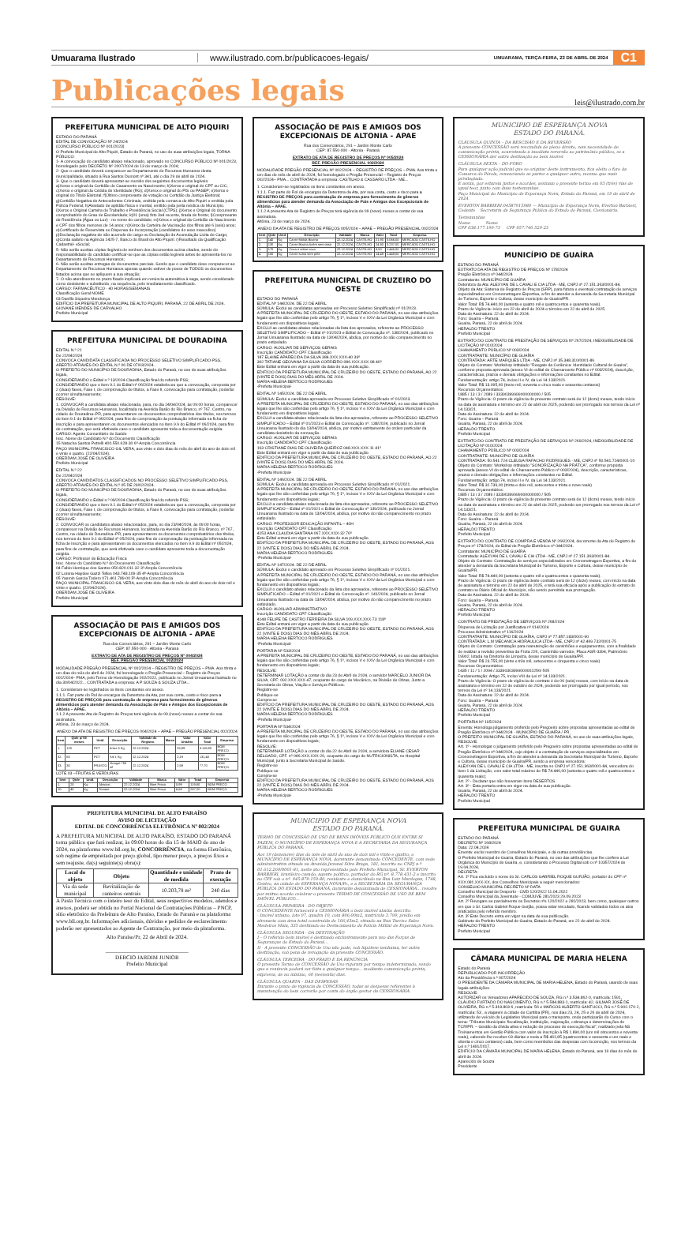Umuarama Ilustrado
www.ilustrado.com.br/publicacoes-legais/
UMUARAMA, TERÇA-FEIRA, 23 DE ABRIL DE 2024
C1
Publicações legais
leis@ilustrado.com.br
PREFEITURA MUNICIPAL DE ALTO PIQUIRI
ESTADO DO PARANÁ
EDITAL DE CONVOCAÇÃO Nº 24/2024
(CONCURSO PÚBLICO Nº 001/2023)
O Prefeito Municipal de Alto Piquiri, Estado do Paraná, no uso de suas atribuições legais, TORNA PÚBLICO:
1- A convocação do candidato abaixo relacionado, aprovado no CONCURSO PÚBLICO Nº 001/2023, homologado pelo DECRETO Nº 2007/2024 de 13 de março de 2024;
2- Que o candidato deverá comparecer ao Departamento de Recursos Humanos desta municipalidade, situado à Rua Santos Dumont nº 341, até o dia 29 de abril de 2024.
3- Que o candidato deverá apresentar-se munido dos seguintes documentos legíveis:
a)Xerox e original da Certidão de Casamento ou Nascimento; b)Xerox e original do CPF ou CIC; c)Xerox e original da Cédula de Identidade (RG); d)Xerox e original do PIS ou PASEP; e)Xerox e original do Título Eleitoral; f)Último comprovante de votação ou Certidão da Justiça Eleitoral; g)Certidão Negativa de Antecedentes Criminais, emitida pela comarca de Alto Piquiri e emitida pela Polícia Federal; h)Atestado de aptidão física e mental, emitido pela junta médica do Município. i)Xerox e Original Carteira de Trabalho e Previdência Social (CTPS); j)Xerox e Original do documento comprobatório do Grau de Escolaridade; k)01 (uma) foto 3x4 recente, tirada de frente; l)Comprovante de Residência (Água ou Luz) - no nome do candidato; m)Xérox e original da Certidão de Nascimento e CPF dos filhos menores de 14 anos; n)Xérox da Carteira de Vacinação dos filhos até 6 (seis) anos; o)Certificado de Reservista ou Dispensa de Incorporação (candidatos do sexo masculino) p)Declaração negativa de não acumulo de cargo ou Declaração de Acumulação Licita de Cargo; q)Conta salário na Agência 1425-7, Banco do Brasil de Alto Piquiri. r)Resultado da Qualificação Cadastral- eSocial;
5- Não serão aceitas cópias ilegíveis de nenhum dos documentos acima citados, sendo de responsabilidade do candidato certificar-se que as cópias estão legíveis antes de apresenta-los no Departamento de Recursos Humanos;
6- Não serão aceitas entregas de documentos parciais. Sendo que o candidato deve comparecer ao Departamento de Recursos Humanos apenas quando estiver de posse de TODOS os documentos listados acima que se apliquem a sua situação;
7- O não atendimento no prazo fixado implicará em renúncia automática à vaga, sendo considerado como desistente e substituído, na sequência, pelo imediatamente classificado.
CARGO: FARMACÊUTICO - 40 HORAS/SEMANAIS
Classificação Geral NOME
03 Danillo Siqueira Mendonça
EDIFÍCIO DA PREFEITURA MUNICIPAL DE ALTO PIQUIRI, PARANÁ, 22 DE ABRIL DE 2024.
GIOVANE MENDES DE CARVALHO
Prefeito Municipal
PREFEITURA MUNICIPAL DE DOURADINA
EDITAL N.º 21
De 22/04/2024
CONVOCA CANDIDATA CLASSIFICADA NO PROCESSO SELETIVO SIMPLIFICADO-PSS, ABERTO ATRAVÉS DO EDITAL N.º 06 DE 07/03/2024.
O PREFEITO DO MUNICÍPIO DE DOURADINA, Estado do Paraná, no uso de suas atribuições legais,
CONSIDERANDO o Edital n.º 13/2024-Classificação final do referido PSS;
CONSIDERANDO que o item 9.1 do Edital nº 06/2024 estabeleceu que a convocação, composta por 2 (duas) fases, Fase I, de comprovação de títulos, a Fase II, convocação para contratação, poderão ocorrer simultaneamente;
RESOLVE:
1. CONVOCAR a candidata abaixo relacionada, para, no dia 24/04/2024, às 09:00 horas, comparecer na Divisão de Recursos Humanos, localizada na Avenida Barão do Rio Branco, nº 767, Centro, na cidade de Douradina–PR, para apresentarem os documentos comprobatórios dos títulos, nos termos do item 9.1 do Edital nº 06/2024, para fins de comprovação da pontuação informada na ficha de inscrição e para apresentarem os documentos elencados no item 9.9 do Edital nº 06/2024, para fins de contratação, que será efetivada caso o candidato apresente toda a documentação exigida.
CARGO: Agente Comunitário de Saúde
Insc. Nome do Candidato N.º do Documento Classificação
15 Natacha Santos Petrelli 400.550.628-30 6º-Ampla Concorrência
PAÇO MUNICIPAL FRANCISCO GIL VERA, aos vinte e dois dias do mês de abril do ano de dois mil e vinte e quatro. (22/04/2024).
OBERDAM JOSÉ DE OLIVEIRA
Prefeito Municipal
EDITAL N.º 22
De 22/04/2024
CONVOCA CANDIDATOS CLASSIFICADOS NO PROCESSO SELETIVO SIMPLIFICADO-PSS, ABERTO ATRAVÉS DO EDITAL N.º 05 DE 29/02/2024.
O PREFEITO DO MUNICÍPIO DE DOURADINA, Estado do Paraná, no uso de suas atribuições legais,
CONSIDERANDO o Edital n.º 09/2024-Classificação final do referido PSS;
CONSIDERANDO que o item 9.1 do Edital nº 05/2024 estabeleceu que a convocação, composta por 2 (duas) fases, Fase I, de comprovação de títulos, a Fase II, convocação para contratação, poderão ocorrer simultaneamente;
RESOLVE:
2. CONVOCAR os candidatos abaixo relacionados, para, no dia 23/04/2024, às 09:00 horas, comparecer na Divisão de Recursos Humanos, localizada na Avenida Barão do Rio Branco, nº 767, Centro, na cidade de Douradina–PR, para apresentarem os documentos comprobatórios dos títulos, nos termos do item 9.1 do Edital nº 05/2024, para fins de comprovação da pontuação informada na ficha de inscrição e para apresentarem os documentos elencados no item 9.9 do Edital nº 05/2024, para fins de contratação, que será efetivada caso o candidato apresente toda a documentação exigida.
CARGO: Professor de Educação Física
Insc. Nome do Candidato N.º do Documento Classificação
04 Fabio Henrique dos Santos 050.820.011-32 3º-Ampla Concorrência
02 Lorena Haydee Gazzi Telles 043.748.109-35 4º-Ampla Concorrência
05 Yasmin Garcia Todero 071.461.789-00 5º-Ampla Concorrência
PAÇO MUNICIPAL FRANCISCO GIL VERA, aos vinte dois dias do mês de abril do ano de dois mil e vinte e quatro. (22/04/2024).
OBERDAM JOSÉ DE OLIVEIRA
Prefeito Municipal
ASSOCIAÇÃO DE PAIS E AMIGOS DOS EXCEPCIONAIS DE ALTONIA - APAE
Rua dos Comerciários, 291 – Jardim Monte Carlo
CEP: 87.550-000 - Altonia - Paraná
EXTRATO DE ATA DE REGISTRO DE PREÇOS Nº 004/2024
REF. PREGÃO PRESENCIAL 002/2024
MODALIDADE PREGÃO PRESENCIAL Nº 002/2024 – REGISTRO DE PREÇOS – PMA. Aos trinta e um dias do mês de abril de 2024, foi homologado o Pregão Presencial – Registro de Preços 002/2024– PMA, pelo Termo de Homologação 002/2022, publicado no Jornal Umuarama Ilustrado no dia 30/04/2022... CONTRATADA a empresa: A P SOUZA & SOUZA LTDA...
1. Consideram-se registrados os itens constantes em anexo.
1.1.1. Faz parte do Rol de encargos da Detentora da Ata, por sua conta, custo e risco para a REGISTRO DE PREÇOS para contratação de empresa para fornecimento de gêneros alimentícios para atender demanda da Associação de Pais e Amigos dos Excepcionais de Altônia – APAE.
1.1.2 A presente Ata de Registro de Preços terá vigência de 09 (nove) meses a contar de sua assinatura.
Altônia, 23 de março de 2024.
ANEXO DA ATA DE REGISTRO DE PREÇOS 004/2024 – APAE – PREGÃO PRESENCIAL 002/2024
| Item | Qtde p/ 09 meses | Unid. | Descrição | Validade do Registro | Marca | Valor Unitário | Valor Total | Empresa |
| --- | --- | --- | --- | --- | --- | --- | --- | --- |
| 1. | 120 | PCT | Arroz 5 Kg | 22.12.2024 | | 25,99 | 3.118,80 | BOM PREÇO |
| 32. | 60 | PCT | Sal 1 Kg | 22.12.2024 | | 2,19 | 131,40 | BOM PREÇO |
| 33. | 30 | FRASCO | Vinagre 750 ml | 22.12.2024 | | 2,59 | 77,70 | BOM PREÇO |
LOTE 03 –FRUTAS E VERDURAS
| Item | Qtde | Unid. | Descrição | Validade | Marca | Valor | Total | Empresa |
| --- | --- | --- | --- | --- | --- | --- | --- | --- |
| 1. | 20 | Kg | Abacaxi | 22.12.2024 | Bom Preço | 5,99 | 119,80 | BOM PREÇO |
| 10. | 40 | Kg | Tomate | 22.12.2024 | Bom Preço | 6,68 | 267,20 | BOM PREÇO |
PREFEITURA MUNICIPAL DE ALTO PARAÍSO
AVISO DE LICITAÇÃO
EDITAL DE CONCORRÊNCIA ELETRÔNICA Nº 002/2024
A PREFEITURA MUNICIPAL DE ALTO PARAÍSO, ESTADO DO PARANÁ torna público que fará realizar, às 09:00 horas do dia 15 de MAIO do ano de 2024, na plataforma www.bll.org.br, CONCORRÊNCIA, na forma Eletrônica, sob regime de empreitada por preço global, tipo menor preço, a preços fixos e sem reajuste, da(s) seguinte(s) obra(s):
| Local do objeto | Objeto | Quantidade e unidade de medida | Prazo de execução |
| --- | --- | --- | --- |
| Via da sede municipal | Revitalização de canteiros centrais | 10.203,78 m² | 240 dias |
A Pasta Técnica com o inteiro teor do Edital, seus respectivos modelos, adendos e anexos, poderá ser obtida no Portal Nacional de Contratações Públicas – PNCP, sítio eletrônico da Prefeitura de Alto Paraíso, Estado do Paraná e na plataforma www.bll.org.br. Informações adicionais, dúvidas e pedidos de esclarecimento poderão ser apresentados ao Agente de Contratação, por meio da plataforma.
Alto Paraíso/Pr, 22 de Abril de 2024.
______________________________
DERCIO JARDIM JUNIOR
Prefeito Municipal
ASSOCIAÇÃO DE PAIS E AMIGOS DOS EXCEPCIONAIS DE ALTONIA - APAE
Rua dos Comerciários, 291 – Jardim Monte Carlo
CEP: 87.550-000 - Altonia - Paraná
EXTRATO DE ATA DE REGISTRO DE PREÇOS Nº 005/2024
REF. PREGÃO PRESENCIAL 002/2024
MODALIDADE PREGÃO PRESENCIAL Nº 002/2024 – REGISTRO DE PREÇOS – PMA. Aos trinta e um dias do mês de abril de 2024, foi homologado o Pregão Presencial – Registro de Preços 002/2024– PMA... CONTRATADA a empresa: CASTILHO & CASSARO LTDA - ME...
1. Consideram-se registrados os itens constantes em anexo.
1.1.1. Faz parte do Rol de encargos da Detentora da Ata, por sua conta, custo e risco para a REGISTRO DE PREÇOS para contratação de empresa para fornecimento de gêneros alimentícios para atender demanda da Associação de Pais e Amigos dos Excepcionais de Altônia – APAE.
1.1.2 A presente Ata de Registro de Preços terá vigência de 09 (nove) meses a contar de sua assinatura.
Altônia, 23 de março de 2024.
ANEXO DA ATA DE REGISTRO DE PREÇOS 005/2024 – APAE – PREGÃO PRESENCIAL 002/2024
| Item | Qtde | Unid. | Descrição | Validade | Marca | Valor | Total | Empresa |
| --- | --- | --- | --- | --- | --- | --- | --- | --- |
| 1. | 140 | Kg | Carne Moída Bovina | 22.12.2024 | CASTILHO | 21,90 | 3.066,00 | MERCADO CASTILHO |
| 2. | 130 | Kg | Carne Bovina Acém sem osso | 22.12.2024 | CASTILHO | 24,90 | 3.237,00 | MERCADO CASTILHO |
| 3. | 170 | Kg | Coxa e sobre coxa | 22.12.2024 | CASTILHO | 8,50 | 1.445,00 | MERCADO CASTILHO |
| 4. | 100 | Kg | Carne suína sem pele | 22.12.2024 | CASTILHO | 14,48 | 1.448,00 | MERCADO CASTILHO |
PREFEITURA MUNICIPAL DE CRUZEIRO DO OESTE
ESTADO DO PARANÁ
EDITAL Nº 144/2024. DE 22 DE ABRIL
SÚMULA: Exclui as candidatas aprovadas em Processo Seletivo Simplificado nº 01/2023.
A PREFEITA MUNICIPAL DE CRUZEIRO DO OESTE, ESTADO DO PARANÁ, no uso das atribuições legais que lhe são conferidas pelo artigo 76, § 1º, incisos V e XXV da Lei Orgânica Municipal e com fundamento em dispositivos legais;
EXCLUI as candidatas abaixo relacionadas da lista dos aprovados, referente ao PROCESSO SELETIVO SIMPLIFICADO – Edital nº 01/2023 e Edital de Convocação nº. 138/2024, publicado no Jornal Umuarama Ilustrado na data de 13/04/2024, abdica, por motivo do não comparecimento no prazo estipulado.
CARGO: AUXILIAR DE SERVIÇOS GERAIS
Inscrição CANDIDATO CPF Classificação
187 ELAINE APARECIDA DA SILVA 384.XXX.XXX-40 39º
362 TATIANE GEOVANA DA SILVA CORDEIRO 086.XXX.XXX-98 40º
Este Edital entrará em vigor a partir da data de sua publicação.
EDIFÍCIO DA PREFEITURA MUNICIPAL DE CRUZEIRO DO OESTE, ESTADO DO PARANÁ, AO 22 (VINTE E DOIS) DIAS DO MÊS ABRIL DE 2024.
MARIA HELENA BERTOCO RODRIGUES
-Prefeita Municipal-
EDITAL Nº 145/2024. DE 22 DE ABRIL
SÚMULA: Exclui a candidata aprovada em Processo Seletivo Simplificado nº 01/2023.
A PREFEITA MUNICIPAL DE CRUZEIRO DO OESTE, ESTADO DO PARANÁ, no uso das atribuições legais que lhe são conferidas pelo artigo 76, § 1º, incisos V e XXV da Lei Orgânica Municipal e com fundamento em dispositivos legais;
EXCLUI a candidata abaixo relacionada da lista dos aprovados, referente ao PROCESSO SELETIVO SIMPLIFICADO – Edital nº 01/2023 e Edital de Convocação nº. 138/2024, publicado no Jornal Umuarama Ilustrado do dia 13/04/2024, abdica, por motivo estritamente de ordem particular da candidata desistindo da nomeação.
CARGO: AUXILIAR DE SERVIÇOS GERAIS
Inscrição CANDIDATO CPF Classificação
163 CRISTIANE DIAS DE OLIVEIRA QUEIROZ 048.XXX.XXX-11 41º
Este Edital entrará em vigor a partir da data de sua publicação.
EDIFÍCIO DA PREFEITURA MUNICIPAL DE CRUZEIRO DO OESTE, ESTADO DO PARANÁ, AO 22 (VINTE E DOIS) DIAS DO MÊS ABRIL DE 2024.
MARIA HELENA BERTOCO RODRIGUES
-Prefeita Municipal-
EDITAL Nº 146/2024. DE 22 DE ABRIL
SÚMULA: Exclui a candidata aprovada em Processo Seletivo Simplificado nº 01/2021.
A PREFEITA MUNICIPAL DE CRUZEIRO DO OESTE, ESTADO DO PARANÁ, no uso das atribuições legais que lhe são conferidas pelo artigo 76, § 1º, incisos V e XXV da Lei Orgânica Municipal e com fundamento em dispositivos legais;
EXCLUI a candidata abaixo relacionada da lista dos aprovados, referente ao PROCESSO SELETIVO SIMPLIFICADO – Edital nº 01/2021 e Edital de Convocação nº 139/2024, publicado no Jornal Umuarama Ilustrado na data de 13/04/2024, abdica, por motivo do não comparecimento no prazo estipulado.
CARGO: PROFESSOR EDUCAÇÃO INFANTIL – 40H
Inscrição CANDIDATO CPF Classificação
4153 ANA CLAUDIA SANTANA 067.XXX.XXX-32 76º
Este Edital entrará em vigor a partir da data de sua publicação.
EDIFÍCIO DA PREFEITURA MUNICIPAL DE CRUZEIRO DO OESTE, ESTADO DO PARANÁ, AOS 22 (VINTE E DOIS) DIAS DO MÊS ABRIL DE 2024.
MARIA HELENA BERTOCO RODRIGUES
-Prefeita Municipal-
EDITAL Nº 147/2024. DE 22 DE ABRIL
SÚMULA: Exclui o candidato aprovado em Processo Seletivo Simplificado nº 01/2021.
A PREFEITA MUNICIPAL DE CRUZEIRO DO OESTE, ESTADO DO PARANÁ, no uso das atribuições legais que lhe são conferidas pelo artigo 76, § 1º, incisos V e XXV da Lei Orgânica Municipal e com fundamento em dispositivos legais;
EXCLUI o candidato abaixo relacionado da lista dos aprovados, referente ao PROCESSO SELETIVO SIMPLIFICADO – Edital nº 01/2021 e Edital de Convocação nº. 141/2024, publicado no Jornal Umuarama Ilustrado na data de 13/04/2024, abdica, por motivo do não comparecimento no prazo estipulado.
CARGO: AUXILIAR ADMINISTRATIVO
Inscrição CANDIDATO CPF Classificação
4148 FELIPE DE CASTRO FERREIRA DA SILVA 109.XXX.XXX-73 118º
Este Edital entrará em vigor a partir da data de sua publicação.
EDIFÍCIO DA PREFEITURA MUNICIPAL DE CRUZEIRO DO OESTE, ESTADO DO PARANÁ, AOS 22 (VINTE E DOIS) DIAS DO MÊS ABRIL DE 2024.
MARIA HELENA BERTOCO RODRIGUES
-Prefeita Municipal-
PORTARIA Nº 533/2024
A PREFEITA MUNICIPAL DE CRUZEIRO DO OESTE, ESTADO DO PARANÁ, no uso das atribuições legais que lhe são conferidas pelo artigo 76, § 1º, incisos V e XXV da Lei Orgânica Municipal e com fundamento em dispositivos legais;
RESOLVE:
DETERMINAR LOTAÇÃO a contar do dia 23 de Abril de 2024, o servidor MARCELO JUNIOR DA SILVA, CPF: 092.XXX.XXX-47, ocupante do cargo de Mecânico, na Divisão de Obras, Junto a Secretaria de Obras, Viação e Serviços Públicos.
Registre-se
Publique-se
Cumpra-se
EDIFÍCIO DA PREFEITURA MUNICIPAL DE CRUZEIRO DO OESTE, ESTADO DO PARANÁ, AOS 22 (VINTE E DOIS) DIAS DO MÊS ABRIL DE 2024.
MARIA HELENA BERTOCO RODRIGUES
-Prefeita Municipal-
PORTARIA Nº 534/2024
A PREFEITA MUNICIPAL DE CRUZEIRO DO OESTE, ESTADO DO PARANÁ, no uso das atribuições legais que lhe são conferidas pelo artigo 76, § 1º, incisos V e XXV da Lei Orgânica Municipal e com fundamento em dispositivos legais;
RESOLVE:
DETERMINAR LOTAÇÃO a contar do dia 22 de Abril de 2024, a servidora ELIANE CESAR DELGADO, CPF. nº 046.XXX.XXX-26, ocupante do cargo de NUTRICIONISTA, no Hospital Municipal, junto à Secretaria Municipal de Saúde.
Registre-se
Publique-se
Cumpra-se
EDIFÍCIO DA PREFEITURA MUNICIPAL DE CRUZEIRO DO OESTE, ESTADO DO PARANÁ, AOS 22 (VINTE E DOIS) DIAS DO MÊS ABRIL DE 2024.
MARIA HELENA BERTOCO RODRIGUES
-Prefeita Municipal-
MUNICIPIO DE ESPERANÇA NOVA
ESTADO DO PARANÁ.
TERMO DE CONCESSÃO DE USO DE BENS IMÓVEIS PÚBLICO QUE ENTRE SI FAZEM, O MUNICÍPIO DE ESPERANÇA NOVA E A SECRETARIA DA SEGURANÇA PÚBLICA DO PARANÁ.
Aos 19 (dezenove) dias do mês de abril do ano de dois mil e vinte e quatro, o MUNICÍPIO DE ESPERANÇA NOVA, doravante denominado CONCEDENTE, com sede administrativa situada na Avenida Juvenal Silva Braga, 181, inscrito no CNPJ n.º 01.612.269/0001-81, neste ato representado pelo Prefeito Municipal, Sr. EVERTON BARBIERI, brasileiro casado, agente político, portador do RG nº. 8.778.431-2 e inscrito no CPF sob o nº. 045.879.159-80, residente e domiciliado na Rua Luiz Mardegan, 1748, Centro, na cidade de ESPERANÇA NOVA/Pr., e a SECRETARIA DA SEGURANÇA PÚBLICA DO ESTADO DO PARANÁ, doravante denominada de CESSIONÁRIA... resolve por mútuo acordo celebrar o presente TERMO DE CONCESSÃO DE USO DE BEM IMÓVEL PÚBLICO...
CLÁUSULA PRIMEIRA - DO OBJETO
O CONCEDENTE fornecerá a CESSIONÁRIA o bem imóvel abaixo descrito:
- Imóvel urbano, lote 07, quadra 10, com 806,00m2, matrícula 3.799, prédio em alvenaria com área total construída de 106,43m2, situado na Rua Tarciso Sales Medeiros Maia, 335 destinado ao Destacamento da Polícia Militar de Esperança Nova.
CLÁUSULA SEGUNDA - DA DESTINAÇÃO
I – O referido bem imóvel é destinado exclusivamente para uso das Forças de Seguranças do Estado do Paraná...
II - A presente CONCESSÃO de Uso não pode, sob hipótese nenhuma, ter outra destinação, sob pena de revogação da presente CONCESSÃO.
CLÁUSULA TERCEIRA - DO PRAZO E DA RENÚNCIA
O presente Termo de CONCESSÃO de Uso vigorará por tempo indeterminado, sendo que a renúncia poderá ser feita a qualquer tempo... mediante comunicação prévia, expressa, de no mínimo, 60 (sessenta) dias.
CLÁUSULA QUARTA – DAS DESPESAS
Durante o prazo de vigência da CONCESSÃO, todas as despesas referentes à manutenção do bem correrão por conta do órgão gestor da CESSIONÁRIA.
MUNICIPIO DE ESPERANÇA NOVA
ESTADO DO PARANÁ.
CLÁUSULA QUINTA – DA RESCISÃO E DA REVERSÃO
A presente CONCESSÃO será rescindida de pleno direito, sem necessidade de comunicação prévia, acarretando a imediata reversão ao patrimônio público, se a CESSIONÁRIA der outra destinação ao bem imóvel.
CLÁUSULA SEXTA – DO FORO
Para qualquer ação judicial que se originar deste instrumento, fica eleito o foro da Comarca de Pérola, renunciando as partes a qualquer outro, mesmo que mais privilegiado.
E assim, por estarem justos e acordes, assinam o presente termo em 03 (três) vias de igual teor, junto com duas testemunhas.
Paço Municipal do Município de Esperança Nova, Estado do Paraná, em 19 de abril de 2024.
EVERTON BARBIERI:04587915980 — Município de Esperança Nova, Everton Barbieri, Cedente Secretaria da Segurança Pública do Estado do Paraná, Cessionária.
Testemunhas
Nome Nome
CPF 038.177.199-73 CPF 057.740.529-23
MUNICÍPIO DE GUAÍRA
ESTADO DO PARANÁ
EXTRATO DA ATA DE REGISTRO DE PREÇOS Nº 178/2024
Pregão Eletrônico nº 044/2024
Contratante: MUNICÍPIO DE GUAÍRA
Detentora da Ata: ALEXYAN DE L CAVALI E CIA LTDA - ME, CNPJ nº 27.151.363/0001-84.
Objeto da Ata: Sistema de Registro de Preços (SRP), para futura e eventual contratação de serviços especializados em Cronometragem Esportiva, a fim de atender a demanda da Secretaria Municipal de Turismo, Esporte e Cultura, desse município de Guaíra/PR.
Valor Total: R$ 74.440,00 (setenta e quatro mil e quatrocentos e quarenta reais).
Prazo de Vigência: início em 22 de abril de 2024 e término em 22 de abril de 2025.
Data de Assinatura: 22 de abril de 2024.
Foro: Guaíra – Paraná.
Guaíra, Paraná, 22 de abril de 2024.
HERALDO TRENTO
Prefeito Municipal
EXTRATO DO CONTRATO DE PRESTAÇÃO DE SERVIÇOS Nº 267/2024, INEXIGIBILIDADE DE LICITAÇÃO Nº 010/2024
CHAMAMENTO PÚBLICO Nº 003/2024
CONTRATANTE: MUNICÍPIO DE GUAÍRA
CONTRATADA: ARTE MARQUES LTDA - ME, CNPJ nº 35.348.310/0001-86
Objeto do Contrato: Workshop intitulado "Resgate da Cerâmica: Identidade Cultural de Guaíra", conforme proposta aprovada (anexo VI do edital de Chamamento Público nº 003/2024), descrição, características, prazos e demais obrigações e informações constantes no Edital.
Fundamentação: artigo 74, inciso II e IV, da Lei 14.133/2021.
Valor Total: R$ 13.095,60 (treze mil, noventa e cinco reais e sessenta centavos)
Recursos Orçamentários:
1885 / 13 / 3 / 2089 / 33390399999000000000 / 505
Prazo de Vigência: O prazo de vigência do presente contrato será de 12 (doze) meses, tendo início na data de assinatura e término em 22 de abril de 2025, podendo ser prorrogado nos termos da Lei nº 14.133/21.
Data de Assinatura: 22 de abril de 2024.
Foro: Guaíra – Paraná
Guaíra, Paraná, 22 de abril de 2024.
HERALDO TRENTO
Prefeito Municipal
EXTRATO DO CONTRATO DE PRESTAÇÃO DE SERVIÇOS Nº 269/2024, INEXIGIBILIDADE DE LICITAÇÃO Nº 010/2024
CHAMAMENTO PÚBLICO Nº 003/2024
CONTRATANTE: MUNICÍPIO DE GUAÍRA
CONTRATADA: 50.541.724 CLEUSA RAFACHO RODRIGUES - ME, CNPJ nº 50.541.724/0001-10
Objeto do Contrato: Workshop intitulado "SONORIZAÇÃO NA PRÁTCA", conforme proposta aprovada (anexo VI do edital de Chamamento Público nº 003/2024), descrição, características, prazos e demais obrigações e informações constantes no Edital.
Fundamentação: artigo 74, inciso II e IV, da Lei 14.133/2021.
Valor Total: R$ 32.739,00 (trinta e dois mil, setecentos e trinta e nove reais)
Recursos Orçamentários:
1885 / 13 / 3 / 2089 / 33390399999000000000 / 505
Prazo de Vigência: O prazo de vigência do presente contrato será de 12 (doze) meses, tendo início na data de assinatura e término em 22 de abril de 2025, podendo ser prorrogado nos termos da Lei nº 14.133/21.
Data de Assinatura: 22 de abril de 2024.
Foro: Guaíra – Paraná
Guaíra, Paraná, 22 de abril de 2024.
HERALDO TRENTO
Prefeito Municipal
EXTRATO DO CONTRATO DE COMPRA E VENDA Nº 266/2024, decorrente da Ata de Registro de Preços nº 178/2024, do Edital de Pregão Eletrônico nº 044/2024.
Contratante: MUNICÍPIO DE GUAÍRA
Contratada: ALEXYAN DE L CAVALI E CIA LTDA - ME, CNPJ nº 27.151.363/0001-84.
Objeto do Contrato: Contratação de serviços especializados em Cronometragem Esportiva, a fim de atender a demanda da Secretaria Municipal de Turismo, Esporte e Cultura, desse município de Guaíra/PR.
Valor Total: R$ 74.440,00 (setenta e quatro mil e quatrocentos e quarenta reais).
Prazo de Vigência: O prazo de vigência deste contrato será de 12 (doze) meses, com início na data de assinatura e término em 22 de abril de 2025, e terá sua eficácia após a publicação do extrato do contrato no Diário Oficial do Município, não sendo permitida sua prorrogação.
Data de Assinatura: 22 de abril de 2024.
Foro: Guaíra – Paraná.
Guaíra, Paraná, 22 de abril de 2024.
HERALDO TRENTO
Prefeito Municipal
CONTRATO DE PRESTAÇÃO DE SERVIÇOS Nº 268/2024
Dispensa de Licitação por Justificativa nº 014/2024
Processo Administrativo nº 116/2024
CONTRATANTE: MUNICÍPIO DE GUAÍRA, CNPJ nº 77.857.183/0001-90
CONTRATADA: L.M MECANICA HIDRAULICA LTDA - ME, CNPJ nº 42.469.732/0001-75
Objeto do Contrato: Contratação para manutenção de caminhões e equipamentos, com a finalidade de realizar a revisão preventiva da Frota 226, Caminhão varredor, Placa ASR-3394, Patrimônio 19902, lotada na Diretoria de Limpeza, desse município de Guaíra/PR.
Valor Total: R$ 23.755,00 (vinte e três mil, setecentos e cinquenta e cinco reais)
Recursos Orçamentários:
1435 / 11 / 1 / 2094 / 33390303999000002256/ 505
Fundamentação: Artigo 75, inciso VIII da Lei nº 14.133/2021.
Prazo de Vigência: O prazo de vigência do contrato é de 06 (seis) meses, com início na data de assinatura e término em 22 de outubro de 2024, podendo ser prorrogado por igual período, nos termos da Lei nº 14.133/2021.
Data de Assinatura: 22 de abril de 2024.
Foro: Guaíra – Paraná
Guaíra, Paraná, 22 de abril de 2024.
HERALDO TRENTO
Prefeito Municipal
PORTARIA Nº 195/2024
Ementa: Homologa julgamento proferido pelo Pregoeiro sobre propostas apresentadas ao edital de Pregão Eletrônico nº 044/2024 - MUNICÍPIO DE GUAÍRA / PR.
O PREFEITO MUNICIPAL DE GUAÍRA, ESTADO DO PARANÁ, no uso de suas atribuições legais,
RESOLVE:
Art. 1º - Homologar o julgamento proferido pelo Pregoeiro sobre propostas apresentadas ao edital de Pregão Eletrônico nº 044/2024, cujo objeto é a contratação de serviços especializados em Cronometragem Esportiva, a fim de atender a demanda da Secretaria Municipal de Turismo, Esporte e Cultura, desse município de Guaíra/PR, sendo a empresa vencedora:
ALEXYAN DE L CAVALI E CIA LTDA - ME, inscrita no CNPJ nº 27.151.363/0001-84, vencedora do item 1 da Licitação, com valor total máximo de R$ 74.440,00 (setenta e quatro mil e quatrocentos e quarenta reais);
Art. 2º - Declarar que não houveram itens DESERTOS.
Art. 3º - Esta portaria entra em vigor na data de sua publicação.
Guaíra, Paraná, 22 de abril de 2024.
HERALDO TRENTO
Prefeito Municipal
PREFEITURA MUNICIPAL DE GUAIRA
ESTADO DO PARANÁ
DECRETO Nº 168/2024
Data: 22.04.2024
Ementa: exclui membro de Conselhos Municipais, e dá outras providências.
O Prefeito Municipal de Guaíra, Estado do Paraná, no uso das atribuições que lhe confere a Lei Orgânica do Município de Guaíra, e, considerando o Processo Digital sob o nº 10357/2024 de 19.04.2024,
DECRETA:
Art. 1º Fica excluído o nome do Sr. CARLOS GABRIEL ROQUE GURJÃO, portador do CPF nº XXX.081.XXX-XX, dos Conselhos Municipais a seguir mencionados:
CONSELHO MUNICIPAL DECRETO Nº DATA
Conselho Municipal de Desporto - CMD 120/2022 11.04.2022
Conselho Municipal da Juventude - COMJUVE 281/2023 29.09.2023
Art. 2º Revogam-se parcialmente os Decretos nºs 120/2022 e 281/2023, bem como, quaisquer outros em que o Sr. Carlos Gabriel Roque Gurjão, possa estar vinculado, ficando validados todos os atos praticados pelo referido membro.
Art. 3º Este Decreto entra em vigor na data de sua publicação.
Gabinete do Prefeito Municipal de Guaíra, Estado do Paraná, em 22 de abril de 2024.
HERALDO TRENTO
Prefeito Municipal
CÂMARA MUNICIPAL DE MARIA HELENA
Estado do Paraná
REPUBLICADO POR INCORREÇÃO
Ato da Presidência n.º 007/2024
O PRESIDENTE DA CÂMARA MUNICIPAL DE MARIA HELENA, Estado do Paraná, usando de suas legais atribuições.
RESOLVE:
AUTORIZAR os Vereadores APARECIDO DE SOUZA, RG n.º 3.534.862-0, matrícula: 1591, CLÁUDIO FURTADO DO NASCIMENTO, RG n.º 5.584.883-1, matrícula: 42, GILMAR JOSÉ DE OLIVEIRA, RG n.º 5.318.803-6, matrícula: 56 e MARCOS ALBERTO SANTUCCI, RG n.º 5.902.170-2, matrícula: 53 , a viajarem à cidade de Curitiba (PR), nos dias 23, 24, 25 e 26 de abril de 2024, utilizando de veículo do Legislativo Municipal para o transporte, onde participarão do Curso com o tema: "Tributos Municipais: fiscalização, instituição, majoração, cobrança e determinações do TCR/PR. – Gestão da dívida ativa e redução de processo de execução fiscal", realizado pela NS Treinamentos em Gestão Pública com valor de inscrição à R$ 1.890,00 (um mil oitocentos e noventa reais), cabendo-lhe receber 03 diárias e meia a R$ 461,85 (quatrocentos e sessenta e um reais e oitenta e cinco centavos) cada, bem como reembolso das despesas com locomoção, nos termos da Lei n.º 1491/2017.
EDIFÍCIO DA CÂMARA MUNICIPAL DE MARIA HELENA, Estado do Paraná, aos 19 dias do mês de abril de 2024.
Aparecido de Souza
Presidente